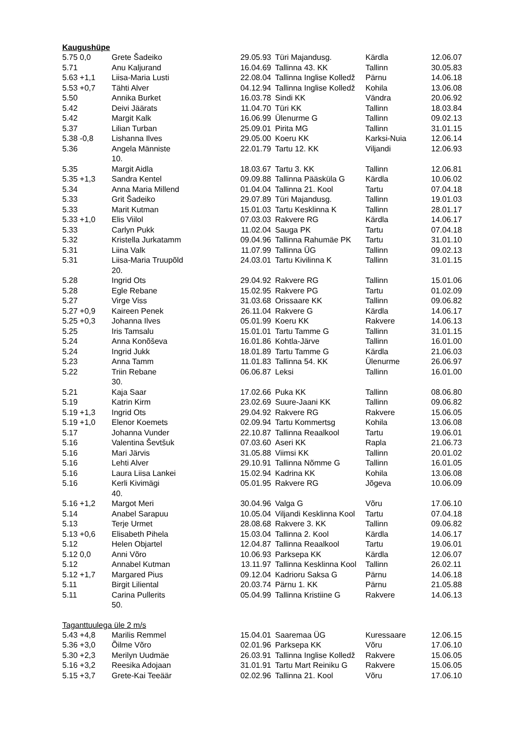Kaugushüpe
| 5.75 0,0 | Grete Šadeiko | 29.05.93 | Türi Majandusg. | Kärdla | 12.06.07 |
| 5.71 | Anu Kaljurand | 16.04.69 | Tallinna 43. KK | Tallinn | 30.05.83 |
| 5.63 +1,1 | Liisa-Maria Lusti | 22.08.04 | Tallinna Inglise Kolledž | Pärnu | 14.06.18 |
| 5.53 +0,7 | Tähti Alver | 04.12.94 | Tallinna Inglise Kolledž | Kohila | 13.06.08 |
| 5.50 | Annika Burket | 16.03.78 | Sindi KK | Vändra | 20.06.92 |
| 5.42 | Deivi Jäärats | 11.04.70 | Türi KK | Tallinn | 18.03.84 |
| 5.42 | Margit Kalk | 16.06.99 | Ülenurme G | Tallinn | 09.02.13 |
| 5.37 | Lilian Turban | 25.09.01 | Pirita MG | Tallinn | 31.01.15 |
| 5.38 -0,8 | Lishanna Ilves | 29.05.00 | Koeru KK | Karksi-Nuia | 12.06.14 |
| 5.36 | Angela Männiste 10. | 22.01.79 | Tartu 12. KK | Viljandi | 12.06.93 |
| 5.35 | Margit Aidla | 18.03.67 | Tartu 3. KK | Tallinn | 12.06.81 |
| 5.35 +1,3 | Sandra Kentel | 09.09.88 | Tallinna Pääsküla G | Kärdla | 10.06.02 |
| 5.34 | Anna Maria Millend | 01.04.04 | Tallinna 21. Kool | Tartu | 07.04.18 |
| 5.33 | Grit Šadeiko | 29.07.89 | Türi Majandusg. | Tallinn | 19.01.03 |
| 5.33 | Marit Kutman | 15.01.03 | Tartu Kesklinna K | Tallinn | 28.01.17 |
| 5.33 +1,0 | Elis Viilol | 07.03.03 | Rakvere RG | Kärdla | 14.06.17 |
| 5.33 | Carlyn Pukk | 11.02.04 | Sauga PK | Tartu | 07.04.18 |
| 5.32 | Kristella Jurkatamm | 09.04.96 | Tallinna Rahumäe PK | Tartu | 31.01.10 |
| 5.31 | Liina Valk | 11.07.99 | Tallinna ÜG | Tallinn | 09.02.13 |
| 5.31 | Liisa-Maria Truupõld 20. | 24.03.01 | Tartu Kivilinna K | Tallinn | 31.01.15 |
| 5.28 | Ingrid Ots | 29.04.92 | Rakvere RG | Tallinn | 15.01.06 |
| 5.28 | Egle Rebane | 15.02.95 | Rakvere PG | Tartu | 01.02.09 |
| 5.27 | Virge Viss | 31.03.68 | Orissaare KK | Tallinn | 09.06.82 |
| 5.27 +0,9 | Kaireen Penek | 26.11.04 | Rakvere G | Kärdla | 14.06.17 |
| 5.25 +0,3 | Johanna Ilves | 05.01.99 | Koeru KK | Rakvere | 14.06.13 |
| 5.25 | Iris Tamsalu | 15.01.01 | Tartu Tamme G | Tallinn | 31.01.15 |
| 5.24 | Anna Konõševa | 16.01.86 | Kohtla-Järve | Tallinn | 16.01.00 |
| 5.24 | Ingrid Jukk | 18.01.89 | Tartu Tamme G | Kärdla | 21.06.03 |
| 5.23 | Anna Tamm | 11.01.83 | Tallinna 54. KK | Ülenurme | 26.06.97 |
| 5.22 | Triin Rebane 30. | 06.06.87 | Leksi | Tallinn | 16.01.00 |
| 5.21 | Kaja Saar | 17.02.66 | Puka KK | Tallinn | 08.06.80 |
| 5.19 | Katrin Kirm | 23.02.69 | Suure-Jaani KK | Tallinn | 09.06.82 |
| 5.19 +1,3 | Ingrid Ots | 29.04.92 | Rakvere RG | Rakvere | 15.06.05 |
| 5.19 +1,0 | Elenor Koemets | 02.09.94 | Tartu Kommertsg | Kohila | 13.06.08 |
| 5.17 | Johanna Vunder | 22.10.87 | Tallinna Reaalkool | Tartu | 19.06.01 |
| 5.16 | Valentina Ševtšuk | 07.03.60 | Aseri KK | Rapla | 21.06.73 |
| 5.16 | Mari Järvis | 31.05.88 | Viimsi KK | Tallinn | 20.01.02 |
| 5.16 | Lehti Alver | 29.10.91 | Tallinna Nõmme G | Tallinn | 16.01.05 |
| 5.16 | Laura Liisa Lankei | 15.02.94 | Kadrina KK | Kohila | 13.06.08 |
| 5.16 | Kerli Kivimägi 40. | 05.01.95 | Rakvere RG | Jõgeva | 10.06.09 |
| 5.16 +1,2 | Margot Meri | 30.04.96 | Valga G | Võru | 17.06.10 |
| 5.14 | Anabel Sarapuu | 10.05.04 | Viljandi Kesklinna Kool | Tartu | 07.04.18 |
| 5.13 | Terje Urmet | 28.08.68 | Rakvere 3. KK | Tallinn | 09.06.82 |
| 5.13 +0,6 | Elisabeth Pihela | 15.03.04 | Tallinna 2. Kool | Kärdla | 14.06.17 |
| 5.12 | Helen Objartel | 12.04.87 | Tallinna Reaalkool | Tartu | 19.06.01 |
| 5.12 0,0 | Anni Võro | 10.06.93 | Parksepa KK | Kärdla | 12.06.07 |
| 5.12 | Annabel Kutman | 13.11.97 | Tallinna Kesklinna Kool | Tallinn | 26.02.11 |
| 5.12 +1,7 | Margared Pius | 09.12.04 | Kadrioru Saksa G | Pärnu | 14.06.18 |
| 5.11 | Birgit Liliental | 20.03.74 | Pärnu 1. KK | Pärnu | 21.05.88 |
| 5.11 | Carina Pullerits 50. | 05.04.99 | Tallinna Kristiine G | Rakvere | 14.06.13 |
Taganttuulega üle 2 m/s
| 5.43 +4,8 | Marilis Remmel | 15.04.01 | Saaremaa ÜG | Kuressaare | 12.06.15 |
| 5.36 +3,0 | Õilme Võro | 02.01.96 | Parksepa KK | Võru | 17.06.10 |
| 5.30 +2,3 | Merilyn Uudmäe | 26.03.91 | Tallinna Inglise Kolledž | Rakvere | 15.06.05 |
| 5.16 +3,2 | Reesika Adojaan | 31.01.91 | Tartu Mart Reiniku G | Rakvere | 15.06.05 |
| 5.15 +3,7 | Grete-Kai Teeäär | 02.02.96 | Tallinna 21. Kool | Võru | 17.06.10 |